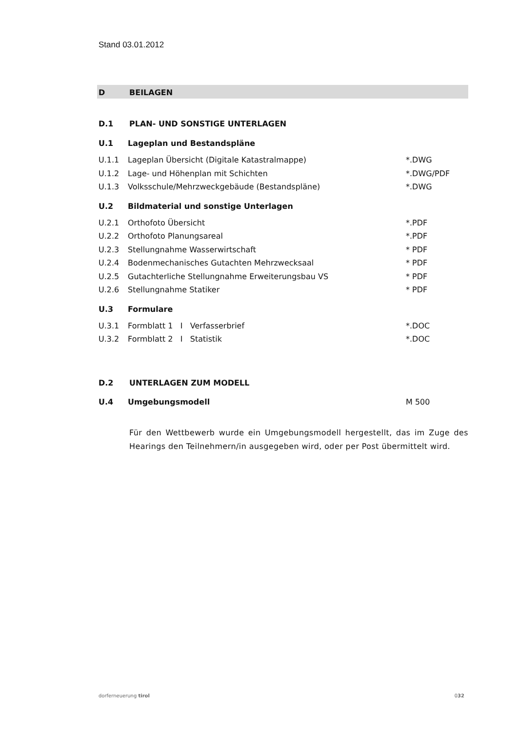Stand 03.01.2012
D BEILAGEN
D.1 PLAN- UND SONSTIGE UNTERLAGEN
U.1 Lageplan und Bestandspläne
U.1.1 Lageplan Übersicht (Digitale Katastralmappe) *.DWG
U.1.2 Lage- und Höhenplan mit Schichten *.DWG/PDF
U.1.3 Volksschule/Mehrzweckgebäude (Bestandspläne) *.DWG
U.2 Bildmaterial und sonstige Unterlagen
U.2.1 Orthofoto Übersicht *.PDF
U.2.2 Orthofoto Planungsareal *.PDF
U.2.3 Stellungnahme Wasserwirtschaft * PDF
U.2.4 Bodenmechanisches Gutachten Mehrzwecksaal * PDF
U.2.5 Gutachterliche Stellungnahme Erweiterungsbau VS * PDF
U.2.6 Stellungnahme Statiker * PDF
U.3 Formulare
U.3.1 Formblatt 1 I Verfasserbrief *.DOC
U.3.2 Formblatt 2 I Statistik *.DOC
D.2 UNTERLAGEN ZUM MODELL
U.4 Umgebungsmodell M 500
Für den Wettbewerb wurde ein Umgebungsmodell hergestellt, das im Zuge des Hearings den Teilnehmern/in ausgegeben wird, oder per Post übermittelt wird.
dorferneuerung tirol 032